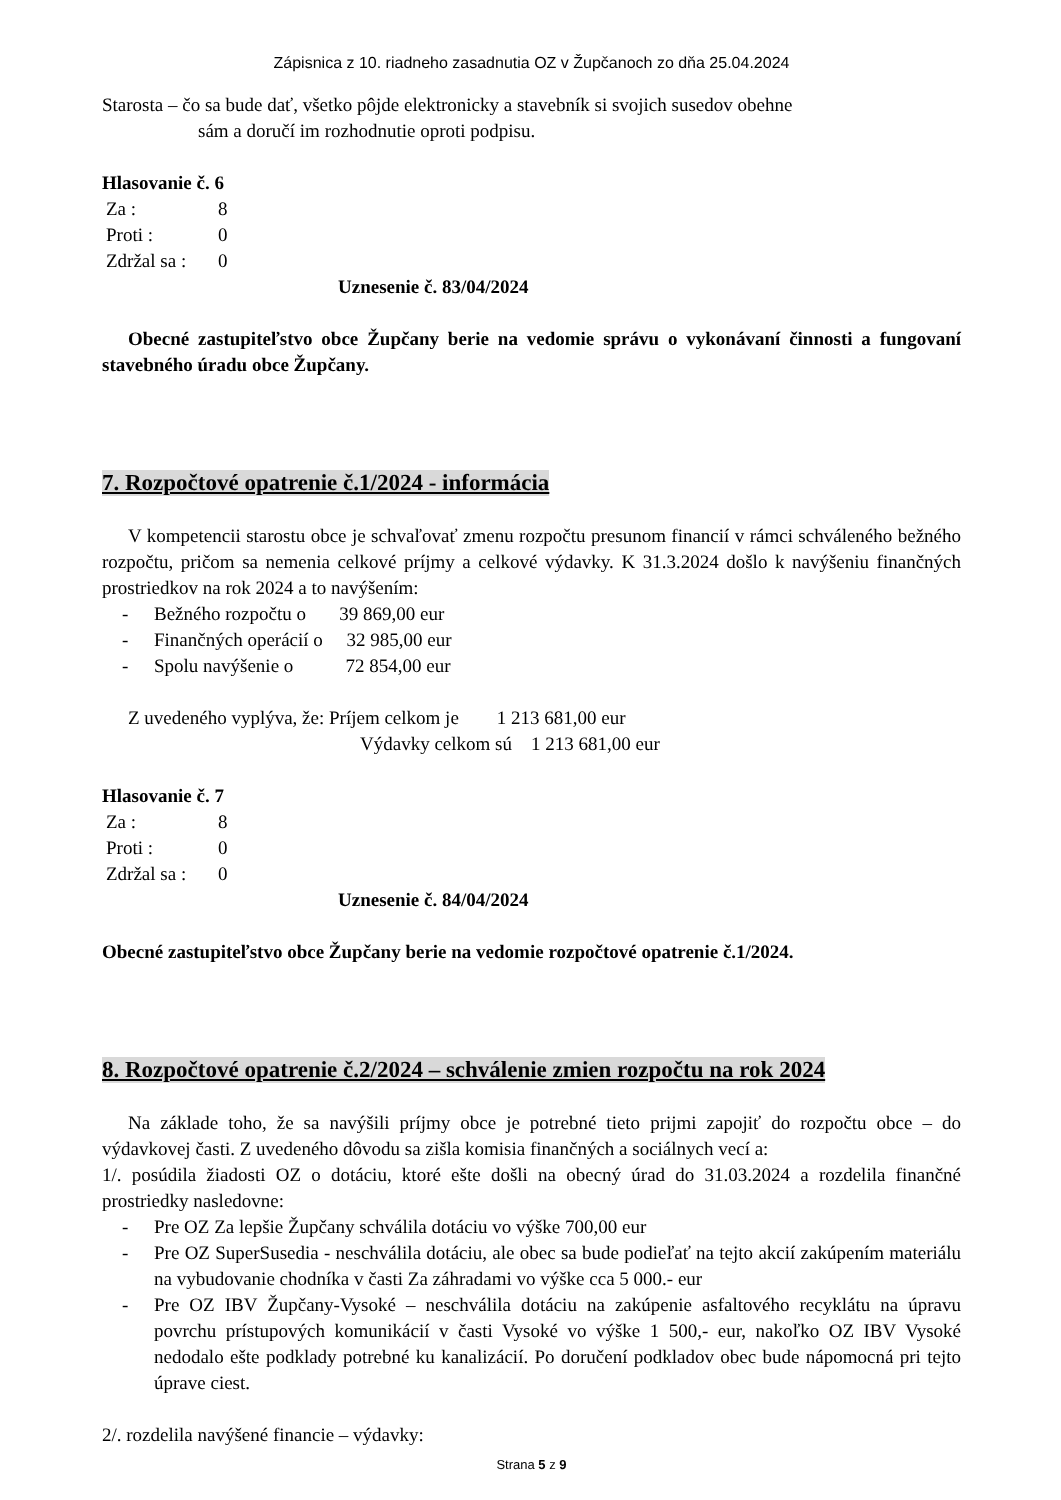Zápisnica z 10. riadneho zasadnutia OZ v Župčanoch zo dňa 25.04.2024
Starosta – čo sa bude dať, všetko pôjde elektronicky a stavebník si svojich susedov obehne
sám a doručí im rozhodnutie oproti podpisu.
Hlasovanie č. 6
| Za : | 8 |
| Proti : | 0 |
| Zdržal sa : | 0 |
Uznesenie č. 83/04/2024
Obecné zastupiteľstvo obce Župčany berie na vedomie správu o vykonávaní činnosti a fungovaní stavebného úradu obce Župčany.
7. Rozpočtové opatrenie č.1/2024 - informácia
V kompetencii starostu obce je schvaľovať zmenu rozpočtu presunom financií v rámci schváleného bežného rozpočtu, pričom sa nemenia celkové príjmy a celkové výdavky. K 31.3.2024 došlo k navýšeniu finančných prostriedkov na rok 2024 a to navýšením:
- Bežného rozpočtu o 39 869,00 eur
- Finančných operácií o 32 985,00 eur
- Spolu navýšenie o 72 854,00 eur
Z uvedeného vyplýva, že: Príjem celkom je 1 213 681,00 eur
Výdavky celkom sú 1 213 681,00 eur
Hlasovanie č. 7
| Za : | 8 |
| Proti : | 0 |
| Zdržal sa : | 0 |
Uznesenie č. 84/04/2024
Obecné zastupiteľstvo obce Župčany berie na vedomie rozpočtové opatrenie č.1/2024.
8. Rozpočtové opatrenie č.2/2024 – schválenie zmien rozpočtu na rok 2024
Na základe toho, že sa navýšili príjmy obce je potrebné tieto prijmi zapojiť do rozpočtu obce – do výdavkovej časti. Z uvedeného dôvodu sa zišla komisia finančných a sociálnych vecí a:
1/. posúdila žiadosti OZ o dotáciu, ktoré ešte došli na obecný úrad do 31.03.2024 a rozdelila finančné prostriedky nasledovne:
- Pre OZ Za lepšie Župčany schválila dotáciu vo výške 700,00 eur
- Pre OZ SuperSusedia - neschválila dotáciu, ale obec sa bude podieľať na tejto akcií zakúpením materiálu na vybudovanie chodníka v časti Za záhradami vo výške cca 5 000.- eur
- Pre OZ IBV Župčany-Vysoké – neschválila dotáciu na zakúpenie asfaltového recyklátu na úpravu povrchu prístupových komunikácií v časti Vysoké vo výške 1 500,- eur, nakoľko OZ IBV Vysoké nedodalo ešte podklady potrebné ku kanalizácií. Po doručení podkladov obec bude nápomocná pri tejto úprave ciest.
2/. rozdelila navýšené financie – výdavky:
Strana 5 z 9